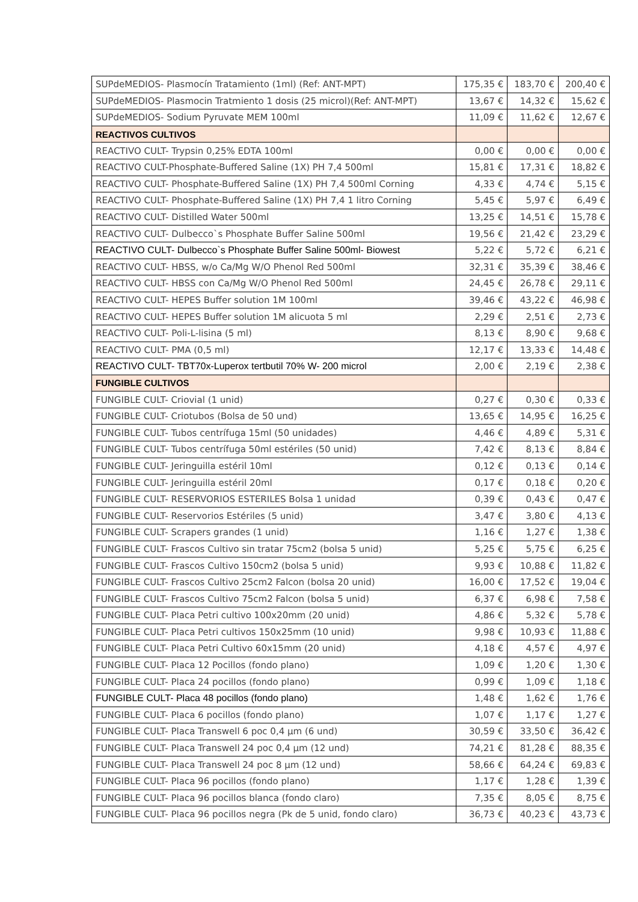| SUPdeMEDIOS- Plasmocín Tratamiento (1ml) (Ref: ANT-MPT) | 175,35 € | 183,70 € | 200,40 € |
| SUPdeMEDIOS- Plasmocin Tratmiento 1 dosis (25 microl)(Ref: ANT-MPT) | 13,67 € | 14,32 € | 15,62 € |
| SUPdeMEDIOS- Sodium Pyruvate MEM 100ml | 11,09 € | 11,62 € | 12,67 € |
| REACTIVOS CULTIVOS | | | |
| REACTIVO CULT- Trypsin 0,25% EDTA 100ml | 0,00 € | 0,00 € | 0,00 € |
| REACTIVO CULT-Phosphate-Buffered Saline (1X) PH 7,4 500ml | 15,81 € | 17,31 € | 18,82 € |
| REACTIVO CULT- Phosphate-Buffered Saline (1X) PH 7,4 500ml Corning | 4,33 € | 4,74 € | 5,15 € |
| REACTIVO CULT- Phosphate-Buffered Saline (1X) PH 7,4 1 litro Corning | 5,45 € | 5,97 € | 6,49 € |
| REACTIVO CULT- Distilled Water 500ml | 13,25 € | 14,51 € | 15,78 € |
| REACTIVO CULT- Dulbecco`s Phosphate Buffer Saline 500ml | 19,56 € | 21,42 € | 23,29 € |
| REACTIVO CULT- Dulbecco`s Phosphate Buffer Saline 500ml- Biowest | 5,22 € | 5,72 € | 6,21 € |
| REACTIVO CULT- HBSS, w/o Ca/Mg W/O Phenol Red 500ml | 32,31 € | 35,39 € | 38,46 € |
| REACTIVO CULT- HBSS con Ca/Mg W/O Phenol Red 500ml | 24,45 € | 26,78 € | 29,11 € |
| REACTIVO CULT- HEPES Buffer solution 1M 100ml | 39,46 € | 43,22 € | 46,98 € |
| REACTIVO CULT- HEPES Buffer solution 1M alicuota 5 ml | 2,29 € | 2,51 € | 2,73 € |
| REACTIVO CULT- Poli-L-lisina (5 ml) | 8,13 € | 8,90 € | 9,68 € |
| REACTIVO CULT- PMA (0,5 ml) | 12,17 € | 13,33 € | 14,48 € |
| REACTIVO CULT- TBT70x-Luperox tertbutil 70% W- 200 microl | 2,00 € | 2,19 € | 2,38 € |
| FUNGIBLE CULTIVOS | | | |
| FUNGIBLE CULT- Criovial (1 unid) | 0,27 € | 0,30 € | 0,33 € |
| FUNGIBLE CULT- Criotubos (Bolsa de 50 und) | 13,65 € | 14,95 € | 16,25 € |
| FUNGIBLE CULT- Tubos centrífuga 15ml (50 unidades) | 4,46 € | 4,89 € | 5,31 € |
| FUNGIBLE CULT- Tubos centrífuga 50ml estériles (50 unid) | 7,42 € | 8,13 € | 8,84 € |
| FUNGIBLE CULT- Jeringuilla estéril 10ml | 0,12 € | 0,13 € | 0,14 € |
| FUNGIBLE CULT- Jeringuilla estéril 20ml | 0,17 € | 0,18 € | 0,20 € |
| FUNGIBLE CULT- RESERVORIOS ESTERILES Bolsa 1 unidad | 0,39 € | 0,43 € | 0,47 € |
| FUNGIBLE CULT- Reservorios Estériles (5 unid) | 3,47 € | 3,80 € | 4,13 € |
| FUNGIBLE CULT- Scrapers grandes (1 unid) | 1,16 € | 1,27 € | 1,38 € |
| FUNGIBLE CULT- Frascos Cultivo sin tratar 75cm2 (bolsa 5 unid) | 5,25 € | 5,75 € | 6,25 € |
| FUNGIBLE CULT- Frascos Cultivo 150cm2 (bolsa 5 unid) | 9,93 € | 10,88 € | 11,82 € |
| FUNGIBLE CULT- Frascos Cultivo 25cm2 Falcon (bolsa 20 unid) | 16,00 € | 17,52 € | 19,04 € |
| FUNGIBLE CULT- Frascos Cultivo 75cm2 Falcon (bolsa 5 unid) | 6,37 € | 6,98 € | 7,58 € |
| FUNGIBLE CULT- Placa Petri cultivo 100x20mm (20 unid) | 4,86 € | 5,32 € | 5,78 € |
| FUNGIBLE CULT- Placa Petri cultivos 150x25mm (10 unid) | 9,98 € | 10,93 € | 11,88 € |
| FUNGIBLE CULT- Placa Petri Cultivo 60x15mm (20 unid) | 4,18 € | 4,57 € | 4,97 € |
| FUNGIBLE CULT- Placa 12 Pocillos (fondo plano) | 1,09 € | 1,20 € | 1,30 € |
| FUNGIBLE CULT- Placa 24 pocillos (fondo plano) | 0,99 € | 1,09 € | 1,18 € |
| FUNGIBLE CULT- Placa 48 pocillos (fondo plano) | 1,48 € | 1,62 € | 1,76 € |
| FUNGIBLE CULT- Placa 6 pocillos (fondo plano) | 1,07 € | 1,17 € | 1,27 € |
| FUNGIBLE CULT- Placa Transwell 6 poc 0,4 µm (6 und) | 30,59 € | 33,50 € | 36,42 € |
| FUNGIBLE CULT- Placa Transwell 24 poc 0,4 µm (12 und) | 74,21 € | 81,28 € | 88,35 € |
| FUNGIBLE CULT- Placa Transwell 24 poc 8 µm (12 und) | 58,66 € | 64,24 € | 69,83 € |
| FUNGIBLE CULT- Placa 96 pocillos (fondo plano) | 1,17 € | 1,28 € | 1,39 € |
| FUNGIBLE CULT- Placa 96 pocillos blanca (fondo claro) | 7,35 € | 8,05 € | 8,75 € |
| FUNGIBLE CULT- Placa 96 pocillos negra (Pk de 5 unid, fondo claro) | 36,73 € | 40,23 € | 43,73 € |